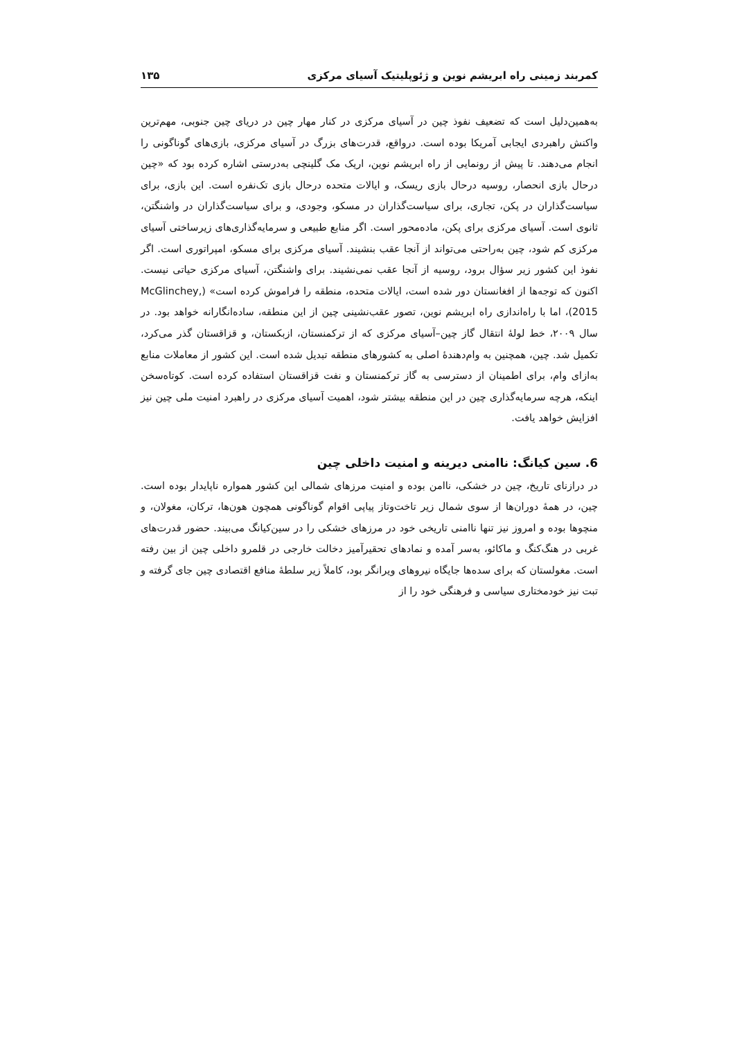کمربند زمینی راه ابریشم نوین و ژئوپلیتیک آسیای مرکزی ۱۳۵
به‌همین‌دلیل است که تضعیف نفوذ چین در آسیای مرکزی در کنار مهار چین در دریای چین جنوبی، مهم‌ترین واکنش راهبردی ایجابی آمریکا بوده است. درواقع، قدرت‌های بزرگ در آسیای مرکزی، بازی‌های گوناگونی را انجام می‌دهند. تا پیش از رونمایی از راه ابریشم نوین، اریک مک گلینچی به‌درستی اشاره کرده بود که «چین درحال بازی انحصار، روسیه درحال بازی ریسک، و ایالات متحده درحال بازی تک‌نفره است. این بازی، برای سیاست‌گذاران در پکن، تجاری، برای سیاست‌گذاران در مسکو، وجودی، و برای سیاست‌گذاران در واشنگتن، ثانوی است. آسیای مرکزی برای پکن، ماده‌محور است. اگر منابع طبیعی و سرمایه‌گذاری‌های زیرساختی آسیای مرکزی کم شود، چین به‌راحتی می‌تواند از آنجا عقب بنشیند. آسیای مرکزی برای مسکو، امپراتوری است. اگر نفوذ این کشور زیر سؤال برود، روسیه از آنجا عقب نمی‌نشیند. برای واشنگتن، آسیای مرکزی حیاتی نیست. اکنون که توجه‌ها از افغانستان دور شده است، ایالات متحده، منطقه را فراموش کرده است» (McGlinchey, 2015)، اما با راه‌اندازی راه ابریشم نوین، تصور عقب‌نشینی چین از این منطقه، ساده‌انگارانه خواهد بود. در سال ۲۰۰۹، خط لولهٔ انتقال گاز چین–آسیای مرکزی که از ترکمنستان، ازبکستان، و قزاقستان گذر می‌کرد، تکمیل شد. چین، همچنین به وام‌دهندهٔ اصلی به کشورهای منطقه تبدیل شده است. این کشور از معاملات منابع به‌ازای وام، برای اطمینان از دسترسی به گاز ترکمنستان و نفت قزاقستان استفاده کرده است. کوتاه‌سخن اینکه، هرچه سرمایه‌گذاری چین در این منطقه بیشتر شود، اهمیت آسیای مرکزی در راهبرد امنیت ملی چین نیز افزایش خواهد یافت.
6. سین کیانگ: ناامنی دیرینه و امنیت داخلی چین
در درازنای تاریخ، چین در خشکی، ناامن بوده و امنیت مرزهای شمالی این کشور همواره ناپایدار بوده است. چین، در همهٔ دوران‌ها از سوی شمال زیر تاخت‌وتاز پیاپی اقوام گوناگونی همچون هون‌ها، ترکان، مغولان، و منچوها بوده و امروز نیز تنها ناامنی تاریخی خود در مرزهای خشکی را در سین‌کیانگ می‌بیند. حضور قدرت‌های غربی در هنگ‌کنگ و ماکائو، به‌سر آمده و نمادهای تحقیرآمیز دخالت خارجی در قلمرو داخلی چین از بین رفته است. مغولستان که برای سده‌ها جایگاه نیروهای ویرانگر بود، کاملاً زیر سلطهٔ منافع اقتصادی چین جای گرفته و تبت نیز خودمختاری سیاسی و فرهنگی خود را از